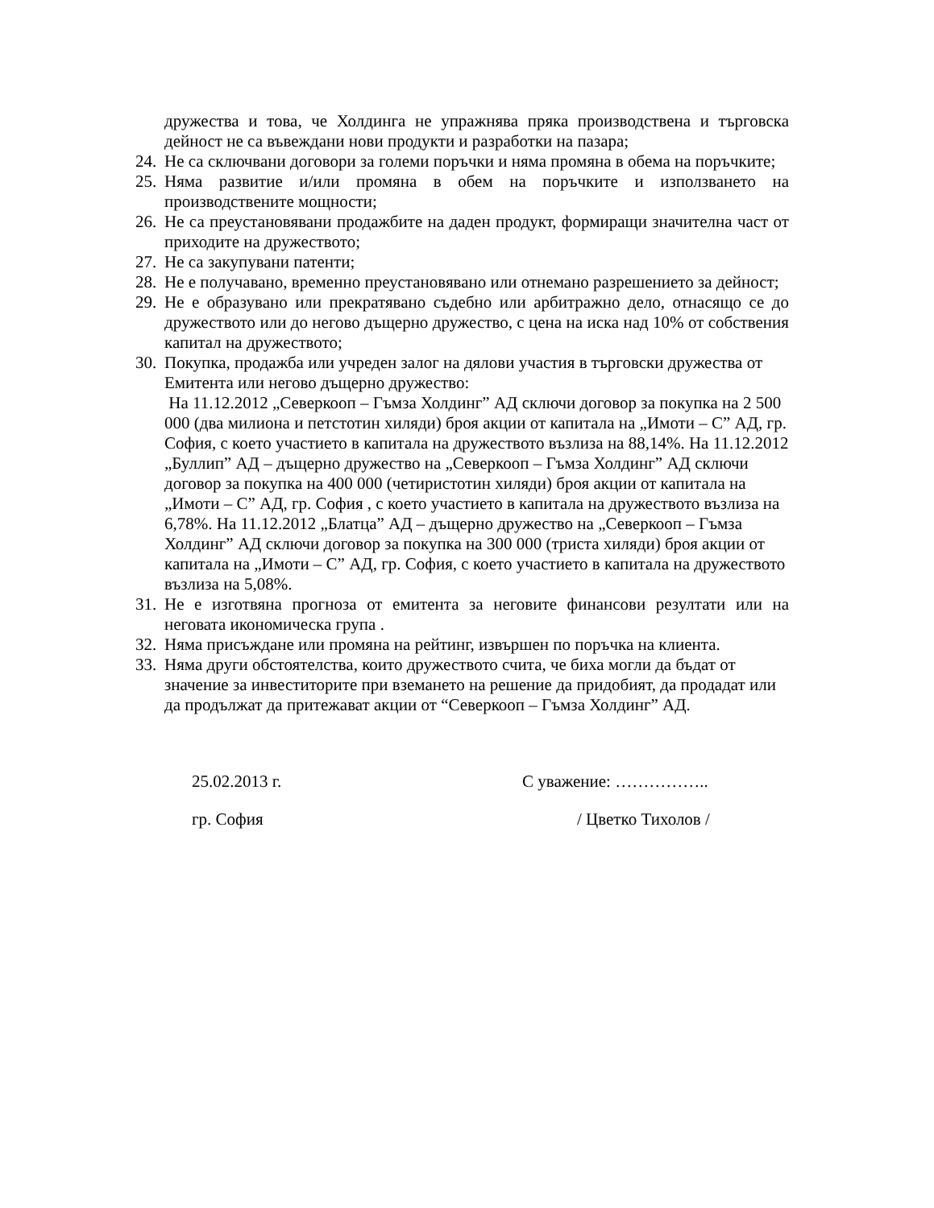дружества и това, че Холдинга не упражнява пряка производствена и търговска дейност не са въвеждани нови продукти и разработки на пазара;
24. Не са сключвани договори за големи поръчки и няма промяна в обема на поръчките;
25. Няма развитие и/или промяна в обем на поръчките и използването на производствените мощности;
26. Не са преустановявани продажбите на даден продукт, формиращи значителна част от приходите на дружеството;
27. Не са закупувани патенти;
28. Не е получавано, временно преустановявано или отнемано разрешението за дейност;
29. Не е образувано или прекратявано съдебно или арбитражно дело, отнасящо се до дружеството или до негово дъщерно дружество, с цена на иска над 10% от собствения капитал на дружеството;
30. Покупка, продажба или учреден залог на дялови участия в търговски дружества от Емитента или негово дъщерно дружество:
На 11.12.2012 „Северкооп – Гъмза Холдинг” АД сключи договор за покупка на 2 500 000 (два милиона и петстотин хиляди) броя акции от капитала на „Имоти – С” АД, гр. София, с което участието в капитала на дружеството възлиза на 88,14%. На 11.12.2012 „Буллип” АД – дъщерно дружество на „Северкооп – Гъмза Холдинг” АД сключи договор за покупка на 400 000 (четиристотин хиляди) броя акции от капитала на „Имоти – С” АД, гр. София , с което участието в капитала на дружеството възлиза на 6,78%. На 11.12.2012 „Блатца” АД – дъщерно дружество на „Северкооп – Гъмза Холдинг” АД сключи договор за покупка на 300 000 (триста хиляди) броя акции от капитала на „Имоти – С” АД, гр. София, с което участието в капитала на дружеството възлиза на 5,08%.
31. Не е изготвяна прогноза от емитента за неговите финансови резултати или на неговата икономическа група .
32. Няма присъждане или промяна на рейтинг, извършен по поръчка на клиента.
33. Няма други обстоятелства, които дружеството счита, че биха могли да бъдат от значение за инвеститорите при вземането на решение да придобият, да продадат или да продължат да притежават акции от “Северкооп – Гъмза Холдинг” АД.
25.02.2013 г.
гр. София
С уважение: ……………..
/ Цветко Тихолов /